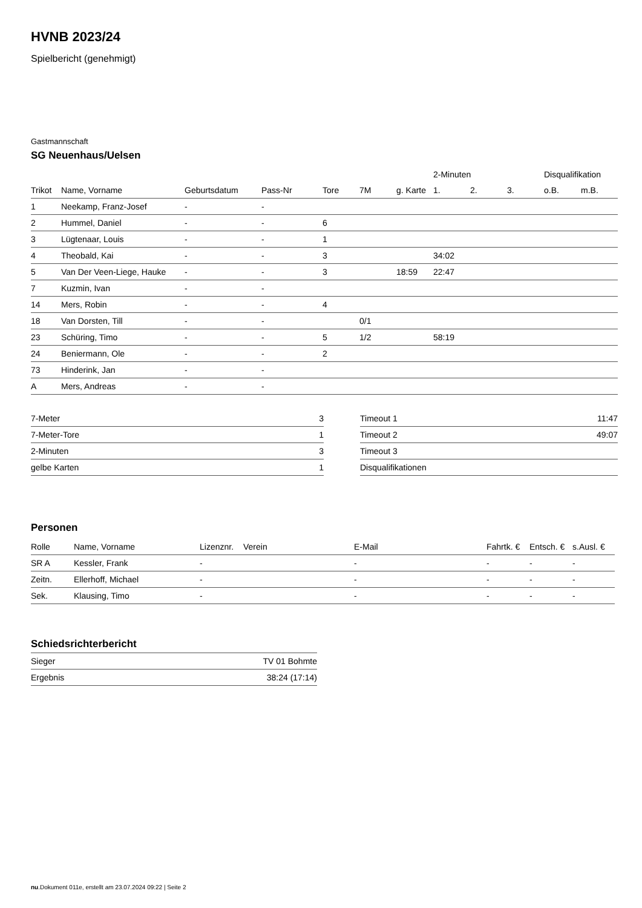HVNB 2023/24
Spielbericht (genehmigt)
Gastmannschaft
SG Neuenhaus/Uelsen
| | | | | | | | 2-Minuten | | | Disqualifikation | |
| --- | --- | --- | --- | --- | --- | --- | --- | --- | --- | --- | --- |
| Trikot | Name, Vorname | Geburtsdatum | Pass-Nr | Tore | 7M | g. Karte | 1. | 2. | 3. | o.B. | m.B. |
| 1 | Neekamp, Franz-Josef | - | - | | | | | | | | |
| 2 | Hummel, Daniel | - | - | 6 | | | | | | | |
| 3 | Lügtenaar, Louis | - | - | 1 | | | | | | | |
| 4 | Theobald, Kai | - | - | 3 | | | 34:02 | | | | |
| 5 | Van Der Veen-Liege, Hauke | - | - | 3 | | 18:59 | 22:47 | | | | |
| 7 | Kuzmin, Ivan | - | - | | | | | | | | |
| 14 | Mers, Robin | - | - | 4 | | | | | | | |
| 18 | Van Dorsten, Till | - | - | | 0/1 | | | | | | |
| 23 | Schüring, Timo | - | - | 5 | 1/2 | | 58:19 | | | | |
| 24 | Beniermann, Ole | - | - | 2 | | | | | | | |
| 73 | Hinderink, Jan | - | - | | | | | | | | |
| A | Mers, Andreas | - | - | | | | | | | | |
| 7-Meter | 3 |
| 7-Meter-Tore | 1 |
| 2-Minuten | 3 |
| gelbe Karten | 1 |
| Timeout 1 | 11:47 |
| Timeout 2 | 49:07 |
| Timeout 3 | |
| Disqualifikationen | |
Personen
| Rolle | Name, Vorname | Lizenznr. | Verein | E-Mail | Fahrtk. € | Entsch. € | s.Ausl. € |
| --- | --- | --- | --- | --- | --- | --- | --- |
| SR A | Kessler, Frank | - | | - | - | - | - |
| Zeitn. | Ellerhoff, Michael | - | | - | - | - | - |
| Sek. | Klausing, Timo | - | | - | - | - | - |
Schiedsrichterbericht
| Sieger | TV 01 Bohmte |
| Ergebnis | 38:24 (17:14) |
nu.Dokument 011e, erstellt am 23.07.2024 09:22 | Seite 2